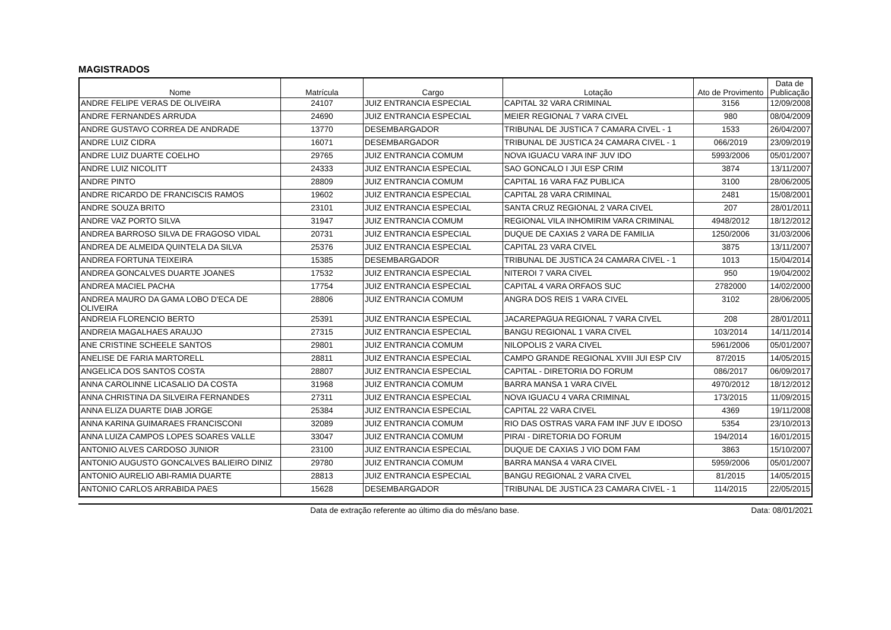MAGISTRADOS
| Nome | Matrícula | Cargo | Lotação | Ato de Provimento | Data de Publicação |
| --- | --- | --- | --- | --- | --- |
| ANDRE FELIPE VERAS DE OLIVEIRA | 24107 | JUIZ ENTRANCIA ESPECIAL | CAPITAL 32 VARA CRIMINAL | 3156 | 12/09/2008 |
| ANDRE FERNANDES ARRUDA | 24690 | JUIZ ENTRANCIA ESPECIAL | MEIER REGIONAL 7 VARA CIVEL | 980 | 08/04/2009 |
| ANDRE GUSTAVO CORREA DE ANDRADE | 13770 | DESEMBARGADOR | TRIBUNAL DE JUSTICA 7 CAMARA CIVEL - 1 | 1533 | 26/04/2007 |
| ANDRE LUIZ CIDRA | 16071 | DESEMBARGADOR | TRIBUNAL DE JUSTICA 24 CAMARA CIVEL - 1 | 066/2019 | 23/09/2019 |
| ANDRE LUIZ DUARTE COELHO | 29765 | JUIZ ENTRANCIA COMUM | NOVA IGUACU VARA INF JUV IDO | 5993/2006 | 05/01/2007 |
| ANDRE LUIZ NICOLITT | 24333 | JUIZ ENTRANCIA ESPECIAL | SAO GONCALO I JUI ESP CRIM | 3874 | 13/11/2007 |
| ANDRE PINTO | 28809 | JUIZ ENTRANCIA COMUM | CAPITAL 16 VARA FAZ PUBLICA | 3100 | 28/06/2005 |
| ANDRE RICARDO DE FRANCISCIS RAMOS | 19602 | JUIZ ENTRANCIA ESPECIAL | CAPITAL 28 VARA CRIMINAL | 2481 | 15/08/2001 |
| ANDRE SOUZA BRITO | 23101 | JUIZ ENTRANCIA ESPECIAL | SANTA CRUZ REGIONAL 2 VARA CIVEL | 207 | 28/01/2011 |
| ANDRE VAZ PORTO SILVA | 31947 | JUIZ ENTRANCIA COMUM | REGIONAL VILA INHOMIRIM VARA CRIMINAL | 4948/2012 | 18/12/2012 |
| ANDREA BARROSO SILVA DE FRAGOSO VIDAL | 20731 | JUIZ ENTRANCIA ESPECIAL | DUQUE DE CAXIAS 2 VARA DE FAMILIA | 1250/2006 | 31/03/2006 |
| ANDREA DE ALMEIDA QUINTELA DA SILVA | 25376 | JUIZ ENTRANCIA ESPECIAL | CAPITAL 23 VARA CIVEL | 3875 | 13/11/2007 |
| ANDREA FORTUNA TEIXEIRA | 15385 | DESEMBARGADOR | TRIBUNAL DE JUSTICA 24 CAMARA CIVEL - 1 | 1013 | 15/04/2014 |
| ANDREA GONCALVES DUARTE JOANES | 17532 | JUIZ ENTRANCIA ESPECIAL | NITEROI 7 VARA CIVEL | 950 | 19/04/2002 |
| ANDREA MACIEL PACHA | 17754 | JUIZ ENTRANCIA ESPECIAL | CAPITAL 4 VARA ORFAOS SUC | 2782000 | 14/02/2000 |
| ANDREA MAURO DA GAMA LOBO D'ECA DE OLIVEIRA | 28806 | JUIZ ENTRANCIA COMUM | ANGRA DOS REIS 1 VARA CIVEL | 3102 | 28/06/2005 |
| ANDREIA FLORENCIO BERTO | 25391 | JUIZ ENTRANCIA ESPECIAL | JACAREPAGUA REGIONAL 7 VARA CIVEL | 208 | 28/01/2011 |
| ANDREIA MAGALHAES ARAUJO | 27315 | JUIZ ENTRANCIA ESPECIAL | BANGU REGIONAL 1 VARA CIVEL | 103/2014 | 14/11/2014 |
| ANE CRISTINE SCHEELE SANTOS | 29801 | JUIZ ENTRANCIA COMUM | NILOPOLIS 2 VARA CIVEL | 5961/2006 | 05/01/2007 |
| ANELISE DE FARIA MARTORELL | 28811 | JUIZ ENTRANCIA ESPECIAL | CAMPO GRANDE REGIONAL XVIII JUI ESP CIV | 87/2015 | 14/05/2015 |
| ANGELICA DOS SANTOS COSTA | 28807 | JUIZ ENTRANCIA ESPECIAL | CAPITAL - DIRETORIA DO FORUM | 086/2017 | 06/09/2017 |
| ANNA CAROLINNE LICASALIO DA COSTA | 31968 | JUIZ ENTRANCIA COMUM | BARRA MANSA 1 VARA CIVEL | 4970/2012 | 18/12/2012 |
| ANNA CHRISTINA DA SILVEIRA FERNANDES | 27311 | JUIZ ENTRANCIA ESPECIAL | NOVA IGUACU 4 VARA CRIMINAL | 173/2015 | 11/09/2015 |
| ANNA ELIZA DUARTE DIAB JORGE | 25384 | JUIZ ENTRANCIA ESPECIAL | CAPITAL 22 VARA CIVEL | 4369 | 19/11/2008 |
| ANNA KARINA GUIMARAES FRANCISCONI | 32089 | JUIZ ENTRANCIA COMUM | RIO DAS OSTRAS VARA FAM INF JUV E IDOSO | 5354 | 23/10/2013 |
| ANNA LUIZA CAMPOS LOPES SOARES VALLE | 33047 | JUIZ ENTRANCIA COMUM | PIRAI - DIRETORIA DO FORUM | 194/2014 | 16/01/2015 |
| ANTONIO ALVES CARDOSO JUNIOR | 23100 | JUIZ ENTRANCIA ESPECIAL | DUQUE DE CAXIAS J VIO DOM FAM | 3863 | 15/10/2007 |
| ANTONIO AUGUSTO GONCALVES BALIEIRO DINIZ | 29780 | JUIZ ENTRANCIA COMUM | BARRA MANSA 4 VARA CIVEL | 5959/2006 | 05/01/2007 |
| ANTONIO AURELIO ABI-RAMIA DUARTE | 28813 | JUIZ ENTRANCIA ESPECIAL | BANGU REGIONAL 2 VARA CIVEL | 81/2015 | 14/05/2015 |
| ANTONIO CARLOS ARRABIDA PAES | 15628 | DESEMBARGADOR | TRIBUNAL DE JUSTICA 23 CAMARA CIVEL - 1 | 114/2015 | 22/05/2015 |
Data de extração referente ao último dia do mês/ano base. Data: 08/01/2021